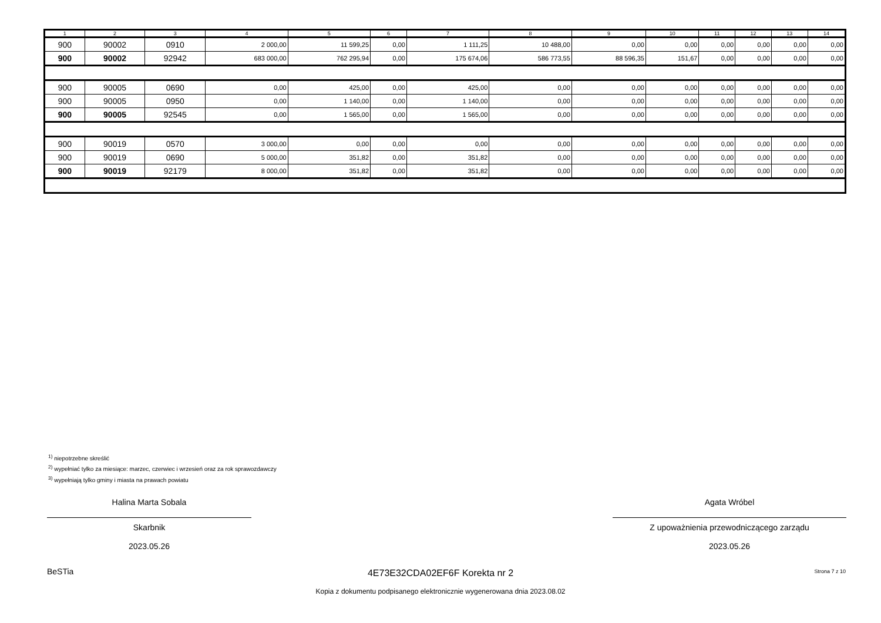| 1 | 2 | 3 | 4 | 5 | 6 | 7 | 8 | 9 | 10 | 11 | 12 | 13 | 14 |
| --- | --- | --- | --- | --- | --- | --- | --- | --- | --- | --- | --- | --- | --- |
| 900 | 90002 | 0910 | 2 000,00 | 11 599,25 | 0,00 | 1 111,25 | 10 488,00 | 0,00 | 0,00 | 0,00 | 0,00 | 0,00 | 0,00 |
| 900 | 90002 | 92942 | 683 000,00 | 762 295,94 | 0,00 | 175 674,06 | 586 773,55 | 88 596,35 | 151,67 | 0,00 | 0,00 | 0,00 | 0,00 |
| 900 | 90005 | 0690 | 0,00 | 425,00 | 0,00 | 425,00 | 0,00 | 0,00 | 0,00 | 0,00 | 0,00 | 0,00 | 0,00 |
| 900 | 90005 | 0950 | 0,00 | 1 140,00 | 0,00 | 1 140,00 | 0,00 | 0,00 | 0,00 | 0,00 | 0,00 | 0,00 | 0,00 |
| 900 | 90005 | 92545 | 0,00 | 1 565,00 | 0,00 | 1 565,00 | 0,00 | 0,00 | 0,00 | 0,00 | 0,00 | 0,00 | 0,00 |
| 900 | 90019 | 0570 | 3 000,00 | 0,00 | 0,00 | 0,00 | 0,00 | 0,00 | 0,00 | 0,00 | 0,00 | 0,00 | 0,00 |
| 900 | 90019 | 0690 | 5 000,00 | 351,82 | 0,00 | 351,82 | 0,00 | 0,00 | 0,00 | 0,00 | 0,00 | 0,00 | 0,00 |
| 900 | 90019 | 92179 | 8 000,00 | 351,82 | 0,00 | 351,82 | 0,00 | 0,00 | 0,00 | 0,00 | 0,00 | 0,00 | 0,00 |
<sup>1)</sup> niepotrzebne skreślić
<sup>2)</sup> wypełniać tylko za miesiące: marzec, czerwiec i wrzesień oraz za rok sprawozdawczy
<sup>3)</sup> wypełniają tylko gminy i miasta na prawach powiatu
Halina Marta Sobala
Skarbnik
2023.05.26
Agata Wróbel
Z upoważnienia przewodniczącego zarządu
2023.05.26
BeSTia 4E73E32CDA02EF6F Korekta nr 2 Strona 7 z 10
Kopia z dokumentu podpisanego elektronicznie wygenerowana dnia 2023.08.02